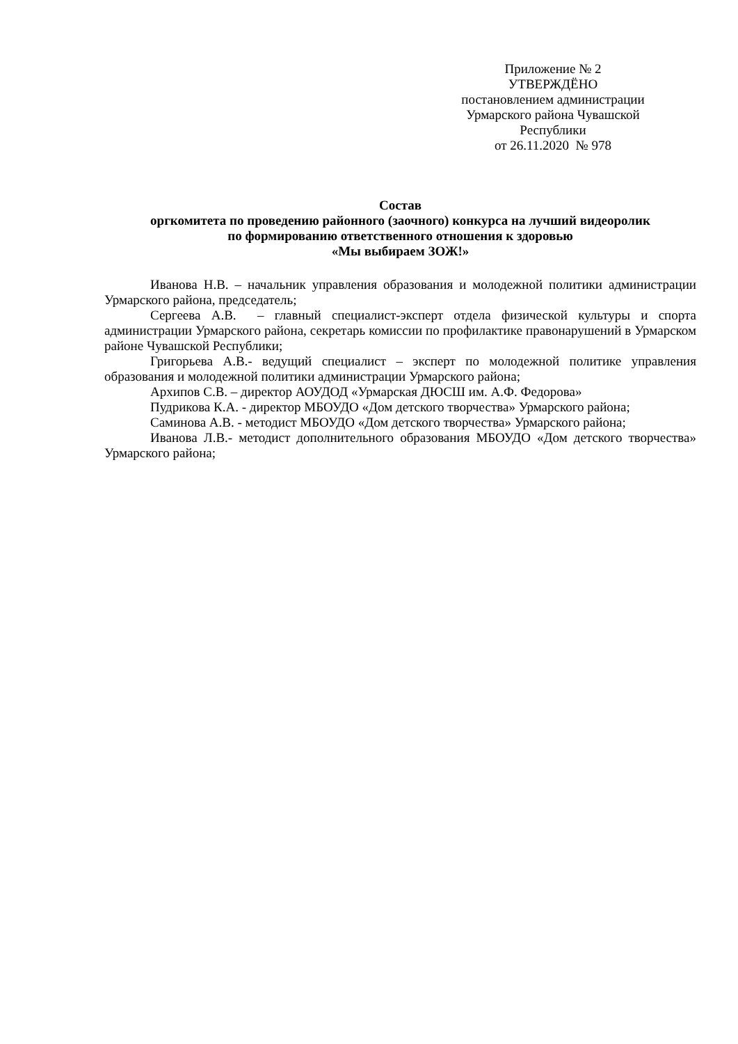Приложение № 2
УТВЕРЖДЁНО
постановлением администрации
Урмарского района Чувашской
Республики
от 26.11.2020 № 978
Состав
оргкомитета по проведению районного (заочного) конкурса на лучший видеоролик
по формированию ответственного отношения к здоровью
«Мы выбираем ЗОЖ!»
Иванова Н.В. – начальник управления образования и молодежной политики администрации Урмарского района, председатель;
Сергеева А.В. – главный специалист-эксперт отдела физической культуры и спорта администрации Урмарского района, секретарь комиссии по профилактике правонарушений в Урмарском районе Чувашской Республики;
Григорьева А.В.- ведущий специалист – эксперт по молодежной политике управления образования и молодежной политики администрации Урмарского района;
Архипов С.В. – директор АОУДОД «Урмарская ДЮСШ им. А.Ф. Федорова»
Пудрикова К.А. - директор МБОУДО «Дом детского творчества» Урмарского района;
Саминова А.В. - методист МБОУДО «Дом детского творчества» Урмарского района;
Иванова Л.В.- методист дополнительного образования МБОУДО «Дом детского творчества» Урмарского района;